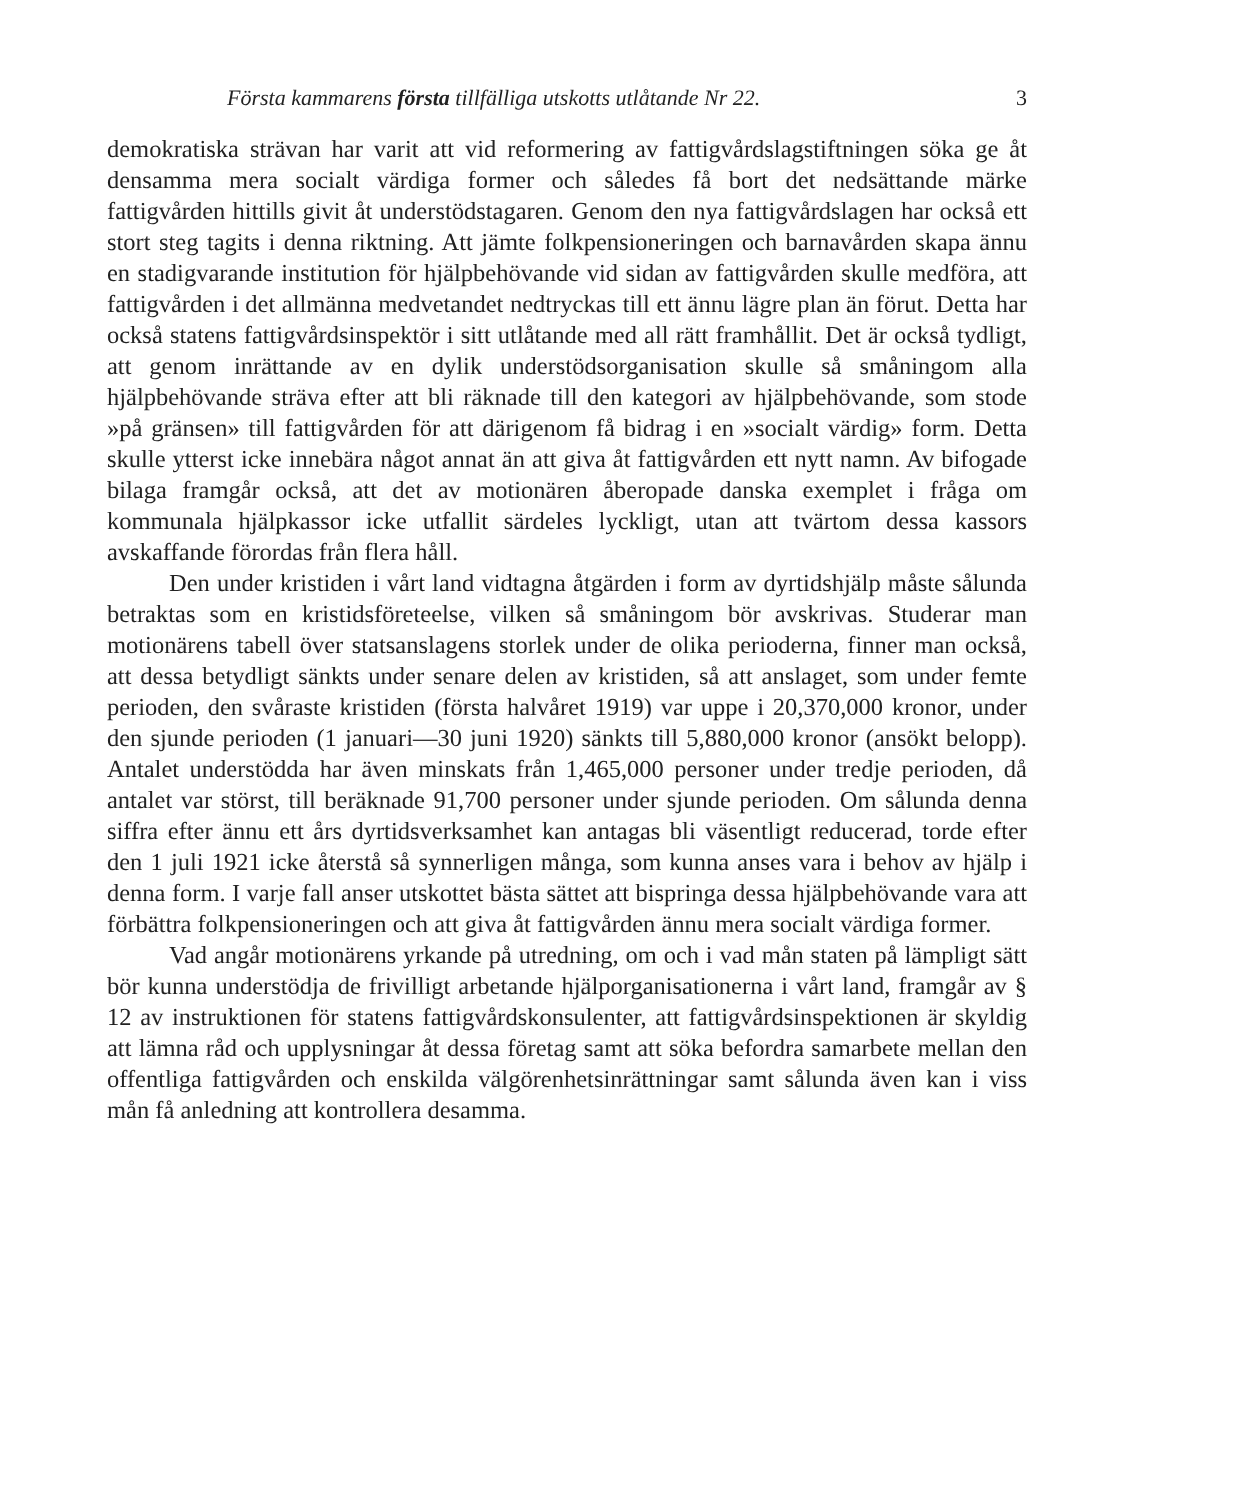Första kammarens första tillfälliga utskotts utlåtande Nr 22. 3
demokratiska strävan har varit att vid reformering av fattigvårdslagstiftningen söka ge åt densamma mera socialt värdiga former och således få bort det nedsättande märke fattigvården hittills givit åt understödstagaren. Genom den nya fattigvårdslagen har också ett stort steg tagits i denna riktning. Att jämte folkpensioneringen och barnavården skapa ännu en stadigvarande institution för hjälpbehövande vid sidan av fattigvården skulle medföra, att fattigvården i det allmänna medvetandet nedtryckas till ett ännu lägre plan än förut. Detta har också statens fattigvårdsinspektör i sitt utlåtande med all rätt framhållit. Det är också tydligt, att genom inrättande av en dylik understödsorganisation skulle så småningom alla hjälpbehövande sträva efter att bli räknade till den kategori av hjälpbehövande, som stode »på gränsen» till fattigvården för att därigenom få bidrag i en »socialt värdig» form. Detta skulle ytterst icke innebära något annat än att giva åt fattigvården ett nytt namn. Av bifogade bilaga framgår också, att det av motionären åberopade danska exemplet i fråga om kommunala hjälpkassor icke utfallit särdeles lyckligt, utan att tvärtom dessa kassors avskaffande förordas från flera håll.
Den under kristiden i vårt land vidtagna åtgärden i form av dyrtidshjälp måste sålunda betraktas som en kristidsföreteelse, vilken så småningom bör avskrivas. Studerar man motionärens tabell över statsanslagens storlek under de olika perioderna, finner man också, att dessa betydligt sänkts under senare delen av kristiden, så att anslaget, som under femte perioden, den svåraste kristiden (första halvåret 1919) var uppe i 20,370,000 kronor, under den sjunde perioden (1 januari—30 juni 1920) sänkts till 5,880,000 kronor (ansökt belopp). Antalet understödda har även minskats från 1,465,000 personer under tredje perioden, då antalet var störst, till beräknade 91,700 personer under sjunde perioden. Om sålunda denna siffra efter ännu ett års dyrtidsverksamhet kan antagas bli väsentligt reducerad, torde efter den 1 juli 1921 icke återstå så synnerligen många, som kunna anses vara i behov av hjälp i denna form. I varje fall anser utskottet bästa sättet att bispringa dessa hjälpbehövande vara att förbättra folkpensioneringen och att giva åt fattigvården ännu mera socialt värdiga former.
Vad angår motionärens yrkande på utredning, om och i vad mån staten på lämpligt sätt bör kunna understödja de frivilligt arbetande hjälporganisationerna i vårt land, framgår av § 12 av instruktionen för statens fattigvårdskonsulenter, att fattigvårdsinspektionen är skyldig att lämna råd och upplysningar åt dessa företag samt att söka befordra samarbete mellan den offentliga fattigvården och enskilda välgörenhetsinrättningar samt sålunda även kan i viss mån få anledning att kontrollera desamma.